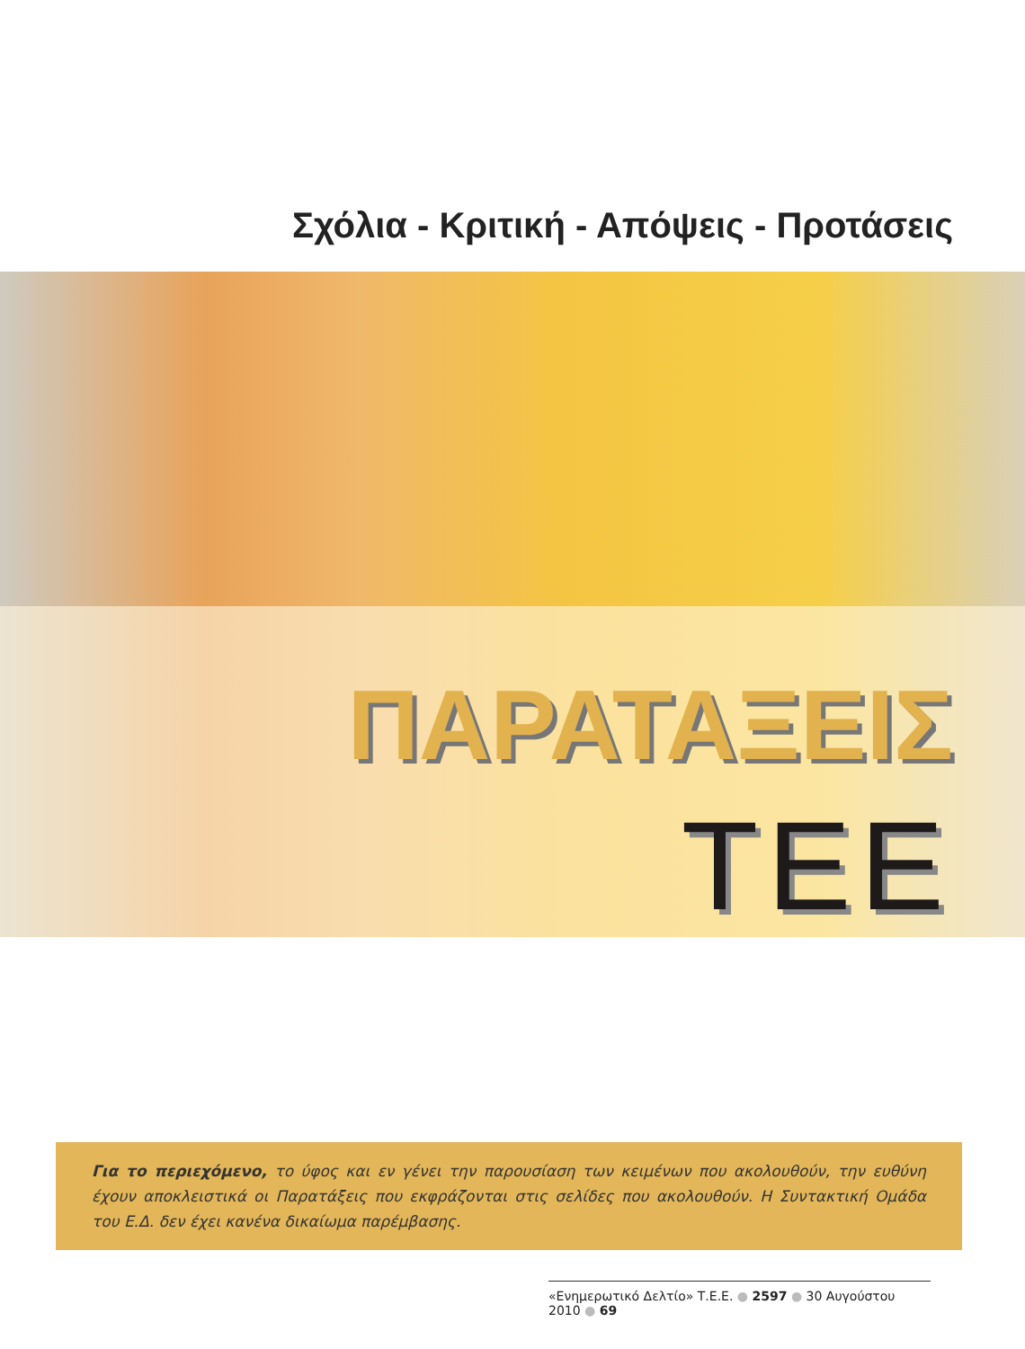Σχόλια - Κριτική - Απόψεις - Προτάσεις
ΠΑΡΑΤΑΞΕΙΣ
ΤΕΕ
Για το περιεχόμενο, το ύφος και εν γένει την παρουσίαση των κειμένων που ακολουθούν, την ευθύνη έχουν αποκλειστικά οι Παρατάξεις που εκφράζονται στις σελίδες που ακολουθούν. Η Συντακτική Ομάδα του Ε.Δ. δεν έχει κανένα δικαίωμα παρέμβασης.
«Ενημερωτικό Δελτίο» Τ.Ε.Ε. ● 2597 ● 30 Αυγούστου 2010 ● 69